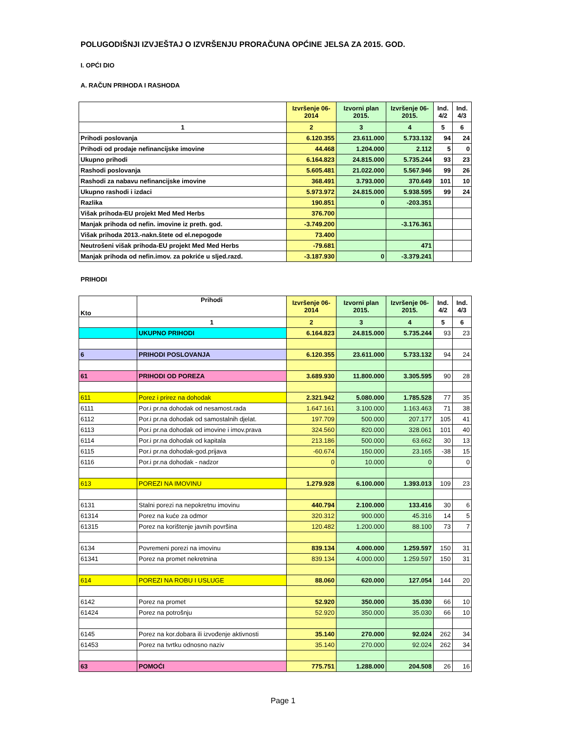POLUGODIŠNJI IZVJEŠTAJ O IZVRŠENJU PRORAČUNA OPĆINE JELSA ZA 2015. GOD.
I. OPĆI DIO
A. RAČUN PRIHODA I RASHODA
| | Izvršenje 06-2014 | Izvorni plan 2015. | Izvršenje 06-2015. | Ind. 4/2 | Ind. 4/3 |
| --- | --- | --- | --- | --- | --- |
| 1 | 2 | 3 | 4 | 5 | 6 |
| Prihodi poslovanja | 6.120.355 | 23.611.000 | 5.733.132 | 94 | 24 |
| Prihodi od prodaje nefinancijske imovine | 44.468 | 1.204.000 | 2.112 | 5 | 0 |
| Ukupno prihodi | 6.164.823 | 24.815.000 | 5.735.244 | 93 | 23 |
| Rashodi poslovanja | 5.605.481 | 21.022.000 | 5.567.946 | 99 | 26 |
| Rashodi za nabavu nefinancijske imovine | 368.491 | 3.793.000 | 370.649 | 101 | 10 |
| Ukupno rashodi i izdaci | 5.973.972 | 24.815.000 | 5.938.595 | 99 | 24 |
| Razlika | 190.851 | 0 | -203.351 | | |
| Višak prihoda-EU projekt Med Med Herbs | 376.700 | | | | |
| Manjak prihoda od nefin. imovine iz preth. god. | -3.749.200 | | -3.176.361 | | |
| Višak prihoda 2013.-nakn.štete od el.nepogode | 73.400 | | | | |
| Neutrošeni višak prihoda-EU projekt Med Med Herbs | -79.681 | | 471 | | |
| Manjak prihoda od nefin.imov. za pokriće u sljed.razd. | -3.187.930 | 0 | -3.379.241 | | |
PRIHODI
| Kto | Prihodi | Izvršenje 06-2014 | Izvorni plan 2015. | Izvršenje 06-2015. | Ind. 4/2 | Ind. 4/3 |
| --- | --- | --- | --- | --- | --- | --- |
| | 1 | 2 | 3 | 4 | 5 | 6 |
| | UKUPNO PRIHODI | 6.164.823 | 24.815.000 | 5.735.244 | 93 | 23 |
| 6 | PRIHODI POSLOVANJA | 6.120.355 | 23.611.000 | 5.733.132 | 94 | 24 |
| 61 | PRIHODI OD POREZA | 3.689.930 | 11.800.000 | 3.305.595 | 90 | 28 |
| 611 | Porez i prirez na dohodak | 2.321.942 | 5.080.000 | 1.785.528 | 77 | 35 |
| 6111 | Por.i pr.na dohodak od nesamost.rada | 1.647.161 | 3.100.000 | 1.163.463 | 71 | 38 |
| 6112 | Por.i pr.na dohodak od samostalnih djelat. | 197.709 | 500.000 | 207.177 | 105 | 41 |
| 6113 | Por.i pr.na dohodak od imovine i imov.prava | 324.560 | 820.000 | 328.061 | 101 | 40 |
| 6114 | Por.i pr.na dohodak od kapitala | 213.186 | 500.000 | 63.662 | 30 | 13 |
| 6115 | Por.i pr.na dohodak-god.prijava | -60.674 | 150.000 | 23.165 | -38 | 15 |
| 6116 | Por.i pr.na dohodak - nadzor | 0 | 10.000 | 0 | | 0 |
| 613 | POREZI NA IMOVINU | 1.279.928 | 6.100.000 | 1.393.013 | 109 | 23 |
| 6131 | Stalni porezi na nepokretnu imovinu | 440.794 | 2.100.000 | 133.416 | 30 | 6 |
| 61314 | Porez na kuće za odmor | 320.312 | 900.000 | 45.316 | 14 | 5 |
| 61315 | Porez na korištenje javnih površina | 120.482 | 1.200.000 | 88.100 | 73 | 7 |
| 6134 | Povremeni porezi na imovinu | 839.134 | 4.000.000 | 1.259.597 | 150 | 31 |
| 61341 | Porez na promet nekretnina | 839.134 | 4.000.000 | 1.259.597 | 150 | 31 |
| 614 | POREZI NA ROBU I USLUGE | 88.060 | 620.000 | 127.054 | 144 | 20 |
| 6142 | Porez na promet | 52.920 | 350.000 | 35.030 | 66 | 10 |
| 61424 | Porez na potrošnju | 52.920 | 350.000 | 35.030 | 66 | 10 |
| 6145 | Porez na kor.dobara ili izvođenje aktivnosti | 35.140 | 270.000 | 92.024 | 262 | 34 |
| 61453 | Porez na tvrtku odnosno naziv | 35.140 | 270.000 | 92.024 | 262 | 34 |
| 63 | POMOĆI | 775.751 | 1.288.000 | 204.508 | 26 | 16 |
Page 1